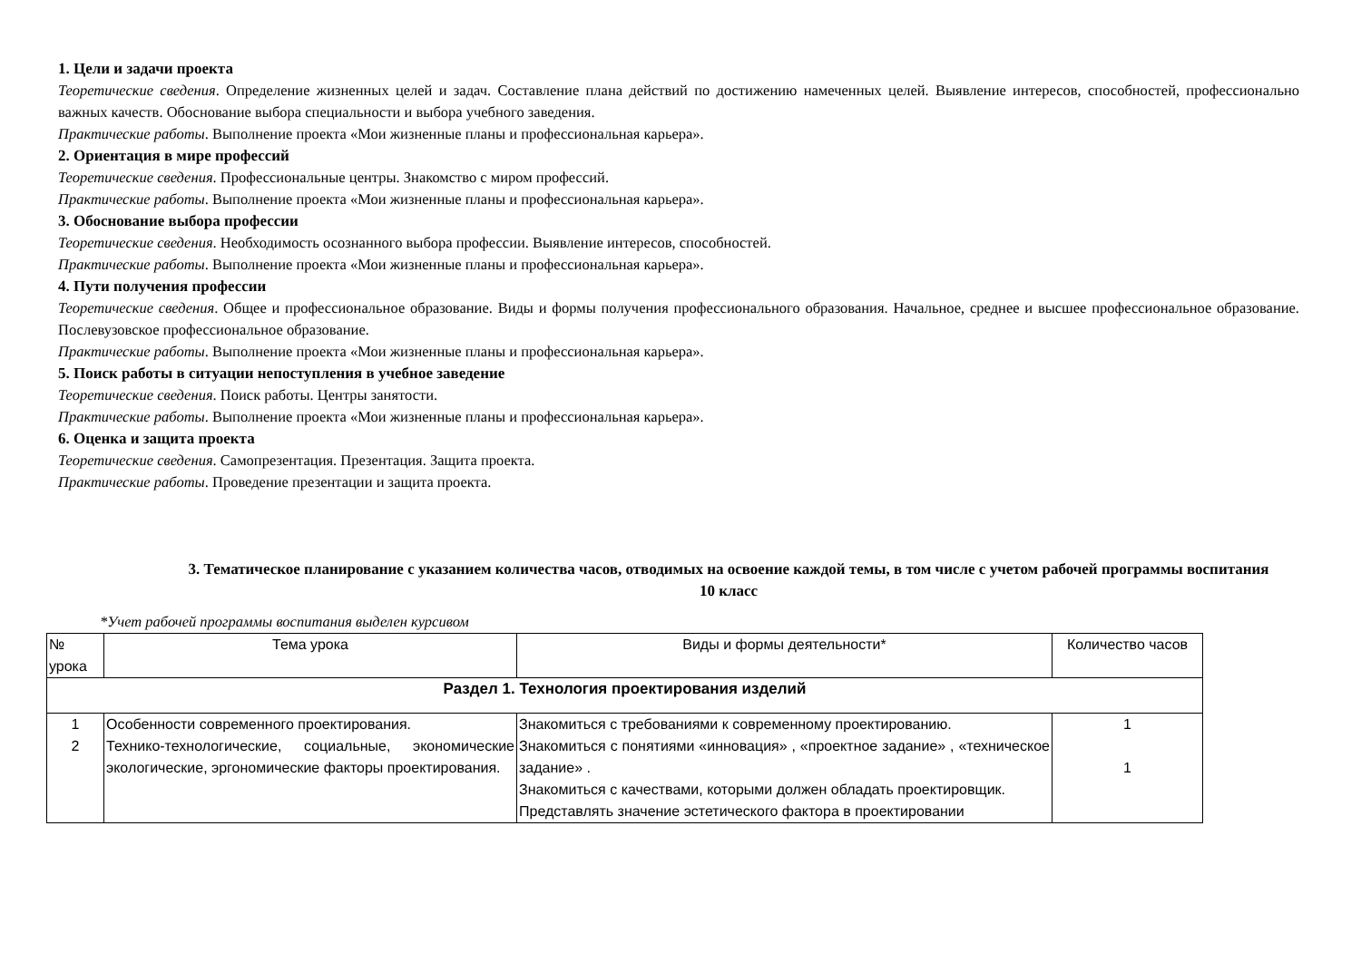1. Цели и задачи проекта
Теоретические сведения. Определение жизненных целей и задач. Составление плана действий по достижению намеченных целей. Выявление интересов, способностей, профессионально важных качеств. Обоснование выбора специальности и выбора учебного заведения.
Практические работы. Выполнение проекта «Мои жизненные планы и профессиональная карьера».
2. Ориентация в мире профессий
Теоретические сведения. Профессиональные центры. Знакомство с миром профессий.
Практические работы. Выполнение проекта «Мои жизненные планы и профессиональная карьера».
3. Обоснование выбора профессии
Теоретические сведения. Необходимость осознанного выбора профессии. Выявление интересов, способностей.
Практические работы. Выполнение проекта «Мои жизненные планы и профессиональная карьера».
4. Пути получения профессии
Теоретические сведения. Общее и профессиональное образование. Виды и формы получения профессионального образования. Начальное, среднее и высшее профессиональное образование. Послевузовское профессиональное образование.
Практические работы. Выполнение проекта «Мои жизненные планы и профессиональная карьера».
5. Поиск работы в ситуации непоступления в учебное заведение
Теоретические сведения. Поиск работы. Центры занятости.
Практические работы. Выполнение проекта «Мои жизненные планы и профессиональная карьера».
6. Оценка и защита проекта
Теоретические сведения. Самопрезентация. Презентация. Защита проекта.
Практические работы. Проведение презентации и защита проекта.
3. Тематическое планирование с указанием количества часов, отводимых на освоение каждой темы, в том числе с учетом рабочей программы воспитания
10 класс
*Учет рабочей программы воспитания выделен курсивом
| № урока | Тема урока | Виды и формы деятельности* | Количество часов |
| --- | --- | --- | --- |
| Раздел 1. Технология проектирования изделий | | | |
| 1 | Особенности современного проектирования. | Знакомиться с требованиями к современному проектированию. | 1 |
| 2 | Технико-технологические, социальные, экономические экологические, эргономические факторы проектирования. | Знакомиться с понятиями «инновация» , «проектное задание» , «техническое задание» . Знакомиться с качествами, которыми должен обладать проектировщик. Представлять значение эстетического фактора в проектировании | 1 |